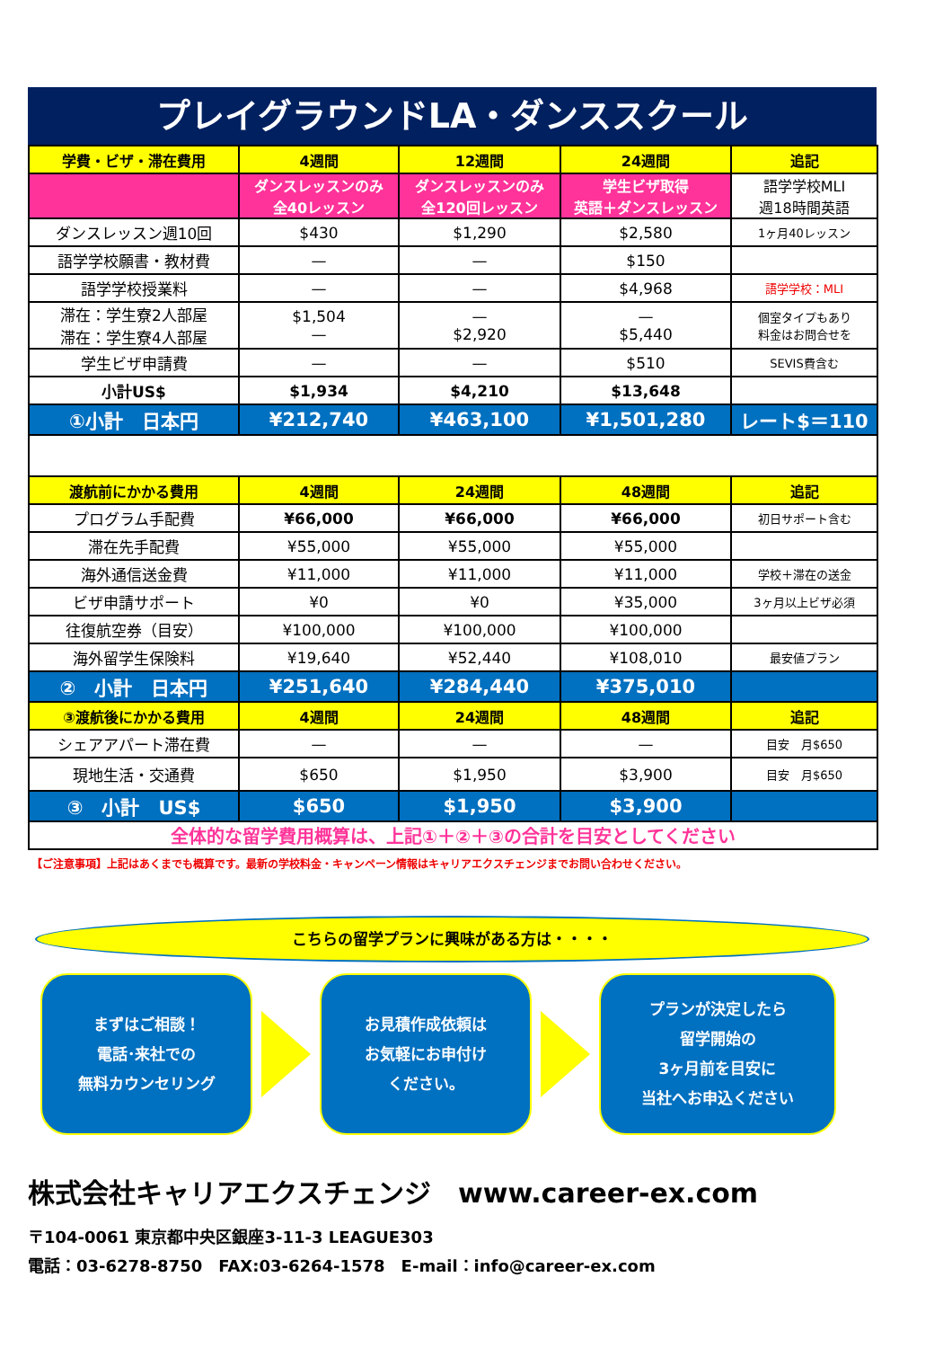プレイグラウンドLA・ダンススクール
| 学費・ビザ・滞在費用 | 4週間 | 12週間 | 24週間 | 追記 |
| --- | --- | --- | --- | --- |
| | ダンスレッスンのみ 全40レッスン | ダンスレッスンのみ 全120回レッスン | 学生ビザ取得 英語＋ダンスレッスン | 語学学校MLI 週18時間英語 |
| ダンスレッスン週10回 | $430 | $1,290 | $2,580 | 1ヶ月40レッスン |
| 語学学校願書・教材費 | — | — | $150 | |
| 語学学校授業料 | — | — | $4,968 | 語学学校：MLI |
| 滞在：学生寮2人部屋 滞在：学生寮4人部屋 | $1,504 — | — $2,920 | — $5,440 | 個室タイプもあり 料金はお問合せを |
| 学生ビザ申請費 | — | — | $510 | SEVIS費含む |
| 小計US$ | $1,934 | $4,210 | $13,648 | |
| ①小計 日本円 | ¥212,740 | ¥463,100 | ¥1,501,280 | レート$＝110 |
| 渡航前にかかる費用 | 4週間 | 24週間 | 48週間 | 追記 |
| プログラム手配費 | ¥66,000 | ¥66,000 | ¥66,000 | 初日サポート含む |
| 滞在先手配費 | ¥55,000 | ¥55,000 | ¥55,000 | |
| 海外通信送金費 | ¥11,000 | ¥11,000 | ¥11,000 | 学校＋滞在の送金 |
| ビザ申請サポート | ¥0 | ¥0 | ¥35,000 | 3ヶ月以上ビザ必須 |
| 往復航空券（目安） | ¥100,000 | ¥100,000 | ¥100,000 | |
| 海外留学生保険料 | ¥19,640 | ¥52,440 | ¥108,010 | 最安値プラン |
| ② 小計 日本円 | ¥251,640 | ¥284,440 | ¥375,010 | |
| ③渡航後にかかる費用 | 4週間 | 24週間 | 48週間 | 追記 |
| シェアアパート滞在費 | — | — | — | 目安 月$650 |
| 現地生活・交通費 | $650 | $1,950 | $3,900 | 目安 月$650 |
| ③ 小計 US$ | $650 | $1,950 | $3,900 | |
| 全体的な留学費用概算は、上記①＋②＋③の合計を目安としてください | | | | |
【ご注意事項】上記はあくまでも概算です。最新の学校料金・キャンペーン情報はキャリアエクスチェンジまでお問い合わせください。
こちらの留学プランに興味がある方は・・・・
まずはご相談！
電話･来社での
無料カウンセリング
お見積作成依頼は
お気軽にお申付け
ください。
プランが決定したら
留学開始の
3ヶ月前を目安に
当社へお申込ください
株式会社キャリアエクスチェンジ　www.career-ex.com
〒104-0061 東京都中央区銀座3-11-3 LEAGUE303
電話：03-6278-8750　FAX:03-6264-1578　E-mail：info@career-ex.com